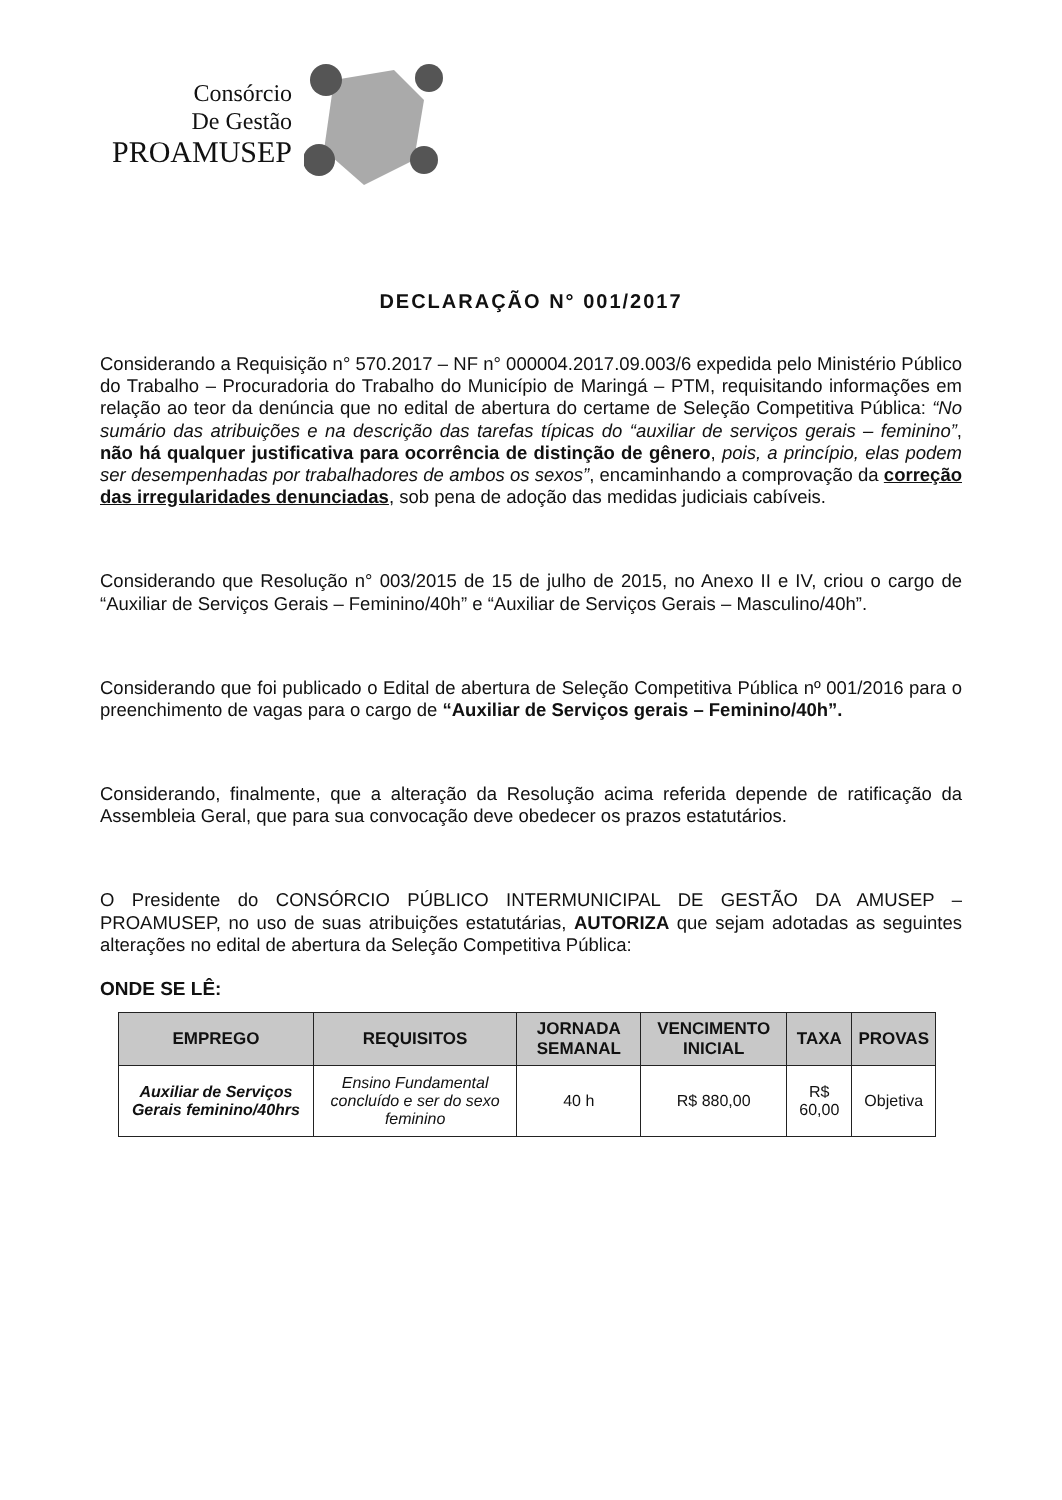Consórcio
De Gestão
PROAMUSEP
DECLARAÇÃO N° 001/2017
Considerando a Requisição n° 570.2017 – NF n° 000004.2017.09.003/6 expedida pelo Ministério Público do Trabalho – Procuradoria do Trabalho do Município de Maringá – PTM, requisitando informações em relação ao teor da denúncia que no edital de abertura do certame de Seleção Competitiva Pública: “No sumário das atribuições e na descrição das tarefas típicas do “auxiliar de serviços gerais – feminino”, não há qualquer justificativa para ocorrência de distinção de gênero, pois, a princípio, elas podem ser desempenhadas por trabalhadores de ambos os sexos”, encaminhando a comprovação da correção das irregularidades denunciadas, sob pena de adoção das medidas judiciais cabíveis.
Considerando que Resolução n° 003/2015 de 15 de julho de 2015, no Anexo II e IV, criou o cargo de “Auxiliar de Serviços Gerais – Feminino/40h” e “Auxiliar de Serviços Gerais – Masculino/40h”.
Considerando que foi publicado o Edital de abertura de Seleção Competitiva Pública nº 001/2016 para o preenchimento de vagas para o cargo de “Auxiliar de Serviços gerais – Feminino/40h”.
Considerando, finalmente, que a alteração da Resolução acima referida depende de ratificação da Assembleia Geral, que para sua convocação deve obedecer os prazos estatutários.
O Presidente do CONSÓRCIO PÚBLICO INTERMUNICIPAL DE GESTÃO DA AMUSEP – PROAMUSEP, no uso de suas atribuições estatutárias, AUTORIZA que sejam adotadas as seguintes alterações no edital de abertura da Seleção Competitiva Pública:
ONDE SE LÊ:
| EMPREGO | REQUISITOS | JORNADA SEMANAL | VENCIMENTO INICIAL | TAXA | PROVAS |
| --- | --- | --- | --- | --- | --- |
| Auxiliar de Serviços Gerais feminino/40hrs | Ensino Fundamental concluído e ser do sexo feminino | 40 h | R$ 880,00 | R$ 60,00 | Objetiva |